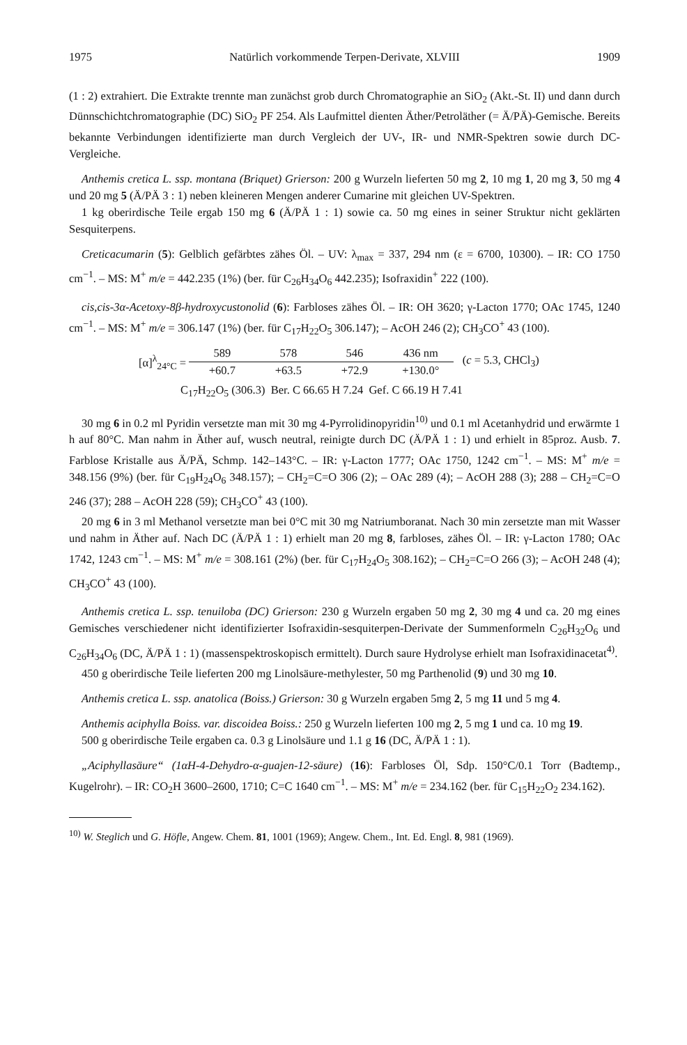1975 Natürlich vorkommende Terpen-Derivate, XLVIII 1909
(1 : 2) extrahiert. Die Extrakte trennte man zunächst grob durch Chromatographie an SiO<sub>2</sub> (Akt.-St. II) und dann durch Dünnschichtchromatographie (DC) SiO<sub>2</sub> PF 254. Als Laufmittel dienten Äther/Petroläther (= Ä/PÄ)-Gemische. Bereits bekannte Verbindungen identifizierte man durch Vergleich der UV-, IR- und NMR-Spektren sowie durch DC-Vergleiche.
Anthemis cretica L. ssp. montana (Briquet) Grierson: 200 g Wurzeln lieferten 50 mg 2, 10 mg 1, 20 mg 3, 50 mg 4 und 20 mg 5 (Ä/PÄ 3 : 1) neben kleineren Mengen anderer Cumarine mit gleichen UV-Spektren.
1 kg oberirdische Teile ergab 150 mg 6 (Ä/PÄ 1 : 1) sowie ca. 50 mg eines in seiner Struktur nicht geklärten Sesquiterpens.
Creticacumarin (5): Gelblich gefärbtes zähes Öl. – UV: λ<sub>max</sub> = 337, 294 nm (ε = 6700, 10300). – IR: CO 1750 cm<sup>−1</sup>. – MS: M<sup>+</sup> m/e = 442.235 (1%) (ber. für C<sub>26</sub>H<sub>34</sub>O<sub>6</sub> 442.235); Isofraxidin<sup>+</sup> 222 (100).
cis,cis-3α-Acetoxy-8β-hydroxycustonolid (6): Farbloses zähes Öl. – IR: OH 3620; γ-Lacton 1770; OAc 1745, 1240 cm<sup>−1</sup>. – MS: M<sup>+</sup> m/e = 306.147 (1%) (ber. für C<sub>17</sub>H<sub>22</sub>O<sub>5</sub> 306.147); – AcOH 246 (2); CH<sub>3</sub>CO<sup>+</sup> 43 (100).
[α]<sup>λ</sup><sub>24°C</sub> = 589 +60.7 578 +63.5 546 +72.9 436 nm +130.0° (c = 5.3, CHCl<sub>3</sub>)
C<sub>17</sub>H<sub>22</sub>O<sub>5</sub> (306.3) Ber. C 66.65 H 7.24 Gef. C 66.19 H 7.41
30 mg 6 in 0.2 ml Pyridin versetzte man mit 30 mg 4-Pyrrolidinopyridin<sup>10)</sup> und 0.1 ml Acetanhydrid und erwärmte 1 h auf 80°C. Man nahm in Äther auf, wusch neutral, reinigte durch DC (Ä/PÄ 1 : 1) und erhielt in 85proz. Ausb. 7. Farblose Kristalle aus Ä/PÄ, Schmp. 142–143°C. – IR: γ-Lacton 1777; OAc 1750, 1242 cm<sup>−1</sup>. – MS: M<sup>+</sup> m/e = 348.156 (9%) (ber. für C<sub>19</sub>H<sub>24</sub>O<sub>6</sub> 348.157); – CH<sub>2</sub>=C=O 306 (2); – OAc 289 (4); – AcOH 288 (3); 288 – CH<sub>2</sub>=C=O 246 (37); 288 – AcOH 228 (59); CH<sub>3</sub>CO<sup>+</sup> 43 (100).
20 mg 6 in 3 ml Methanol versetzte man bei 0°C mit 30 mg Natriumboranat. Nach 30 min zersetzte man mit Wasser und nahm in Äther auf. Nach DC (Ä/PÄ 1 : 1) erhielt man 20 mg 8, farbloses, zähes Öl. – IR: γ-Lacton 1780; OAc 1742, 1243 cm<sup>−1</sup>. – MS: M<sup>+</sup> m/e = 308.161 (2%) (ber. für C<sub>17</sub>H<sub>24</sub>O<sub>5</sub> 308.162); – CH<sub>2</sub>=C=O 266 (3); – AcOH 248 (4); CH<sub>3</sub>CO<sup>+</sup> 43 (100).
Anthemis cretica L. ssp. tenuiloba (DC) Grierson: 230 g Wurzeln ergaben 50 mg 2, 30 mg 4 und ca. 20 mg eines Gemisches verschiedener nicht identifizierter Isofraxidin-sesquiterpen-Derivate der Summenformeln C<sub>26</sub>H<sub>32</sub>O<sub>6</sub> und C<sub>26</sub>H<sub>34</sub>O<sub>6</sub> (DC, Ä/PÄ 1 : 1) (massenspektroskopisch ermittelt). Durch saure Hydrolyse erhielt man Isofraxidinacetat<sup>4)</sup>.
450 g oberirdische Teile lieferten 200 mg Linolsäure-methylester, 50 mg Parthenolid (9) und 30 mg 10.
Anthemis cretica L. ssp. anatolica (Boiss.) Grierson: 30 g Wurzeln ergaben 5mg 2, 5 mg 11 und 5 mg 4.
Anthemis aciphylla Boiss. var. discoidea Boiss.: 250 g Wurzeln lieferten 100 mg 2, 5 mg 1 und ca. 10 mg 19.
500 g oberirdische Teile ergaben ca. 0.3 g Linolsäure und 1.1 g 16 (DC, Ä/PÄ 1 : 1).
„Aciphyllasäure“ (1αH-4-Dehydro-α-guajen-12-säure) (16): Farbloses Öl, Sdp. 150°C/0.1 Torr (Badtemp., Kugelrohr). – IR: CO<sub>2</sub>H 3600–2600, 1710; C=C 1640 cm<sup>−1</sup>. – MS: M<sup>+</sup> m/e = 234.162 (ber. für C<sub>15</sub>H<sub>22</sub>O<sub>2</sub> 234.162).
<sup>10)</sup> W. Steglich und G. Höfle, Angew. Chem. 81, 1001 (1969); Angew. Chem., Int. Ed. Engl. 8, 981 (1969).